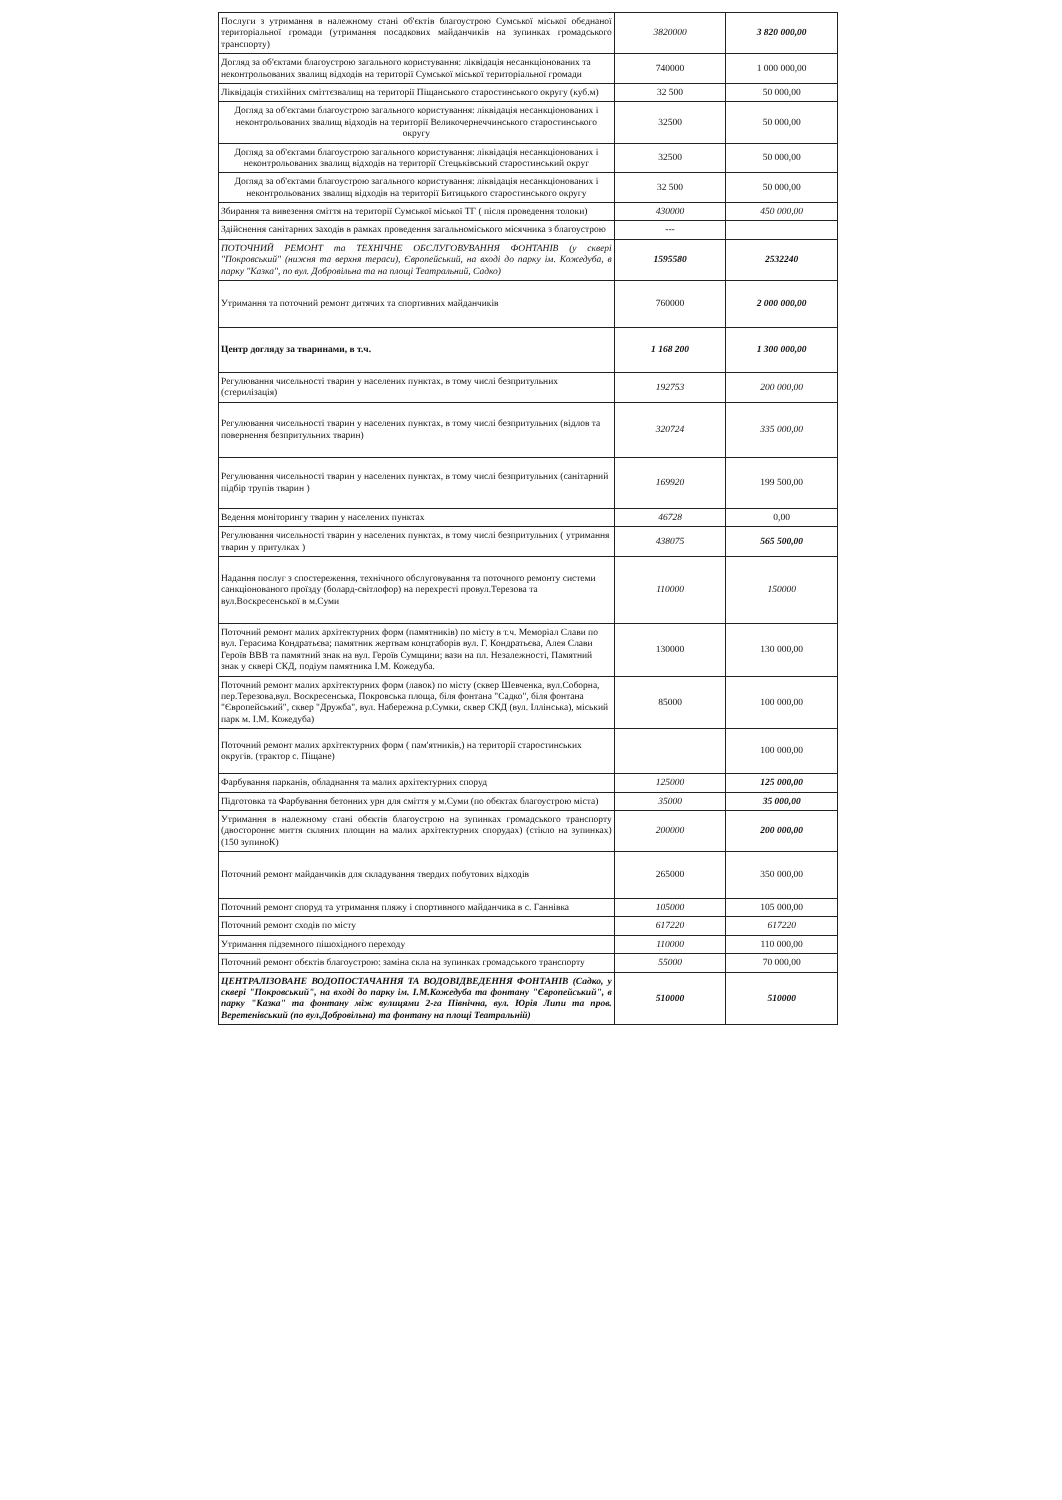| Послуги з утримання в належному стані об'єктів благоустрою Сумської міської обєднаної територіальної громади (утримання посадкових майданчиків на зупинках громадського транспорту) | 3820000 | 3 820 000,00 |
| Догляд за об'єктами благоустрою загального користування: ліквідація несанкціонованих та неконтрольованих звалищ відходів на території Сумської міської територіальної громади | 740000 | 1 000 000,00 |
| Ліквідація стихійних сміттєзвалищ на території Піщанського старостинського округу (куб.м) | 32 500 | 50 000,00 |
| Догляд за об'єктами благоустрою загального користування: ліквідація несанкціонованих і неконтрольованих звалищ відходів на території Великочернеччинського старостинського округу | 32500 | 50 000,00 |
| Догляд за об'єктами благоустрою загального користування: ліквідація несанкціонованих і неконтрольованих звалищ відходів на території Стецьківський старостинський округ | 32500 | 50 000,00 |
| Догляд за об'єктами благоустрою загального користування: ліквідація несанкціонованих і неконтрольованих звалищ відходів на території Битицького старостинського округу | 32 500 | 50 000,00 |
| Збирання та вивезення сміття на території Сумської міської ТГ ( після проведення толоки) | 430000 | 450 000,00 |
| Здійснення санітарних заходів в рамках проведення загальноміського місячника з благоустрою | --- | |
| ПОТОЧНИЙ РЕМОНТ та ТЕХНІЧНЕ ОБСЛУГОВУВАННЯ ФОНТАНІВ (у сквері "Покровський" (нижня та верхня тераси), Європейський, на вході до парку ім. Кожедуба, в парку "Казка", по вул. Добровільна та на площі Театральний, Садко) | 1595580 | 2532240 |
| Утримання та поточний ремонт дитячих та спортивних майданчиків | 760000 | 2 000 000,00 |
| Центр догляду за тваринами, в т.ч. | 1 168 200 | 1 300 000,00 |
| Регулювання чисельності тварин у населених пунктах, в тому числі безпритульних (стерилізація) | 192753 | 200 000,00 |
| Регулювання чисельності тварин у населених пунктах, в тому числі безпритульних (відлов та повернення безпритульних тварин) | 320724 | 335 000,00 |
| Регулювання чисельності тварин у населених пунктах, в тому числі безпритульних (санітарний підбір трупів тварин ) | 169920 | 199 500,00 |
| Ведення моніторингу тварин у населених пунктах | 46728 | 0,00 |
| Регулювання чисельності тварин у населених пунктах, в тому числі безпритульних ( утримання тварин у притулках ) | 438075 | 565 500,00 |
| Надання послуг з спостереження, технічного обслуговування та поточного ремонту системи санкціонованого проїзду (болард-світлофор) на перехресті провул.Терезова та вул.Воскресенської в м.Суми | 110000 | 150000 |
| Поточний ремонт малих архітектурних форм (памятників) по місту в т.ч. Меморіал Слави по вул. Герасима Кондратьєва; памятник жертвам концтаборів вул. Г. Кондратьєва, Алея Слави Героїв ВВВ та памятний знак на вул. Героїв Сумщини; вази на пл. Незалежності, Памятний знак у сквері СКД, подіум памятника І.М. Кожедуба. | 130000 | 130 000,00 |
| Поточний ремонт малих архітектурних форм (лавок) по місту (сквер Шевченка, вул.Соборна, пер.Терезова,вул. Воскресенська, Покровська площа, біля фонтана "Садко", біля фонтана "Європейський", сквер "Дружба", вул. Набережна р.Сумки, сквер СКД (вул. Іллінська), міський парк м. І.М. Кожедуба) | 85000 | 100 000,00 |
| Поточний ремонт малих архітектурних форм ( пам'ятників,) на території старостинських округів. (трактор с. Піщане) | | 100 000,00 |
| Фарбування парканів, обладнання та малих архітектурних споруд | 125000 | 125 000,00 |
| Підготовка та Фарбування бетонних урн для сміття у м.Суми (по обєктах благоустрою міста) | 35000 | 35 000,00 |
| Утримання в належному стані обєктів благоустрою на зупинках громадського транспорту (двостороннє миття скляних площин на малих архітектурних спорудах) (стікло на зупинках) (150 зупиноК) | 200000 | 200 000,00 |
| Поточний ремонт майданчиків для складування твердих побутових відходів | 265000 | 350 000,00 |
| Поточний ремонт споруд та утримання пляжу і спортивного майданчика в с. Ганнівка | 105000 | 105 000,00 |
| Поточний ремонт сходів по місту | 617220 | 617220 |
| Утримання підземного пішохідного переходу | 110000 | 110 000,00 |
| Поточний ремонт обєктів благоустрою: заміна скла на зупинках громадського транспорту | 55000 | 70 000,00 |
| ЦЕНТРАЛІЗОВАНЕ ВОДОПОСТАЧАННЯ ТА ВОДОВІДВЕДЕННЯ ФОНТАНІВ (Садко, у сквері "Покровський", на вході до парку ім. І.М.Кожедуба та фонтану "Європейський", в парку "Казка" та фонтану між вулицями 2-га Північна, вул. Юрія Липи та пров. Веретенівський (по вул.Добровільна) та фонтану на площі Театральній) | 510000 | 510000 |